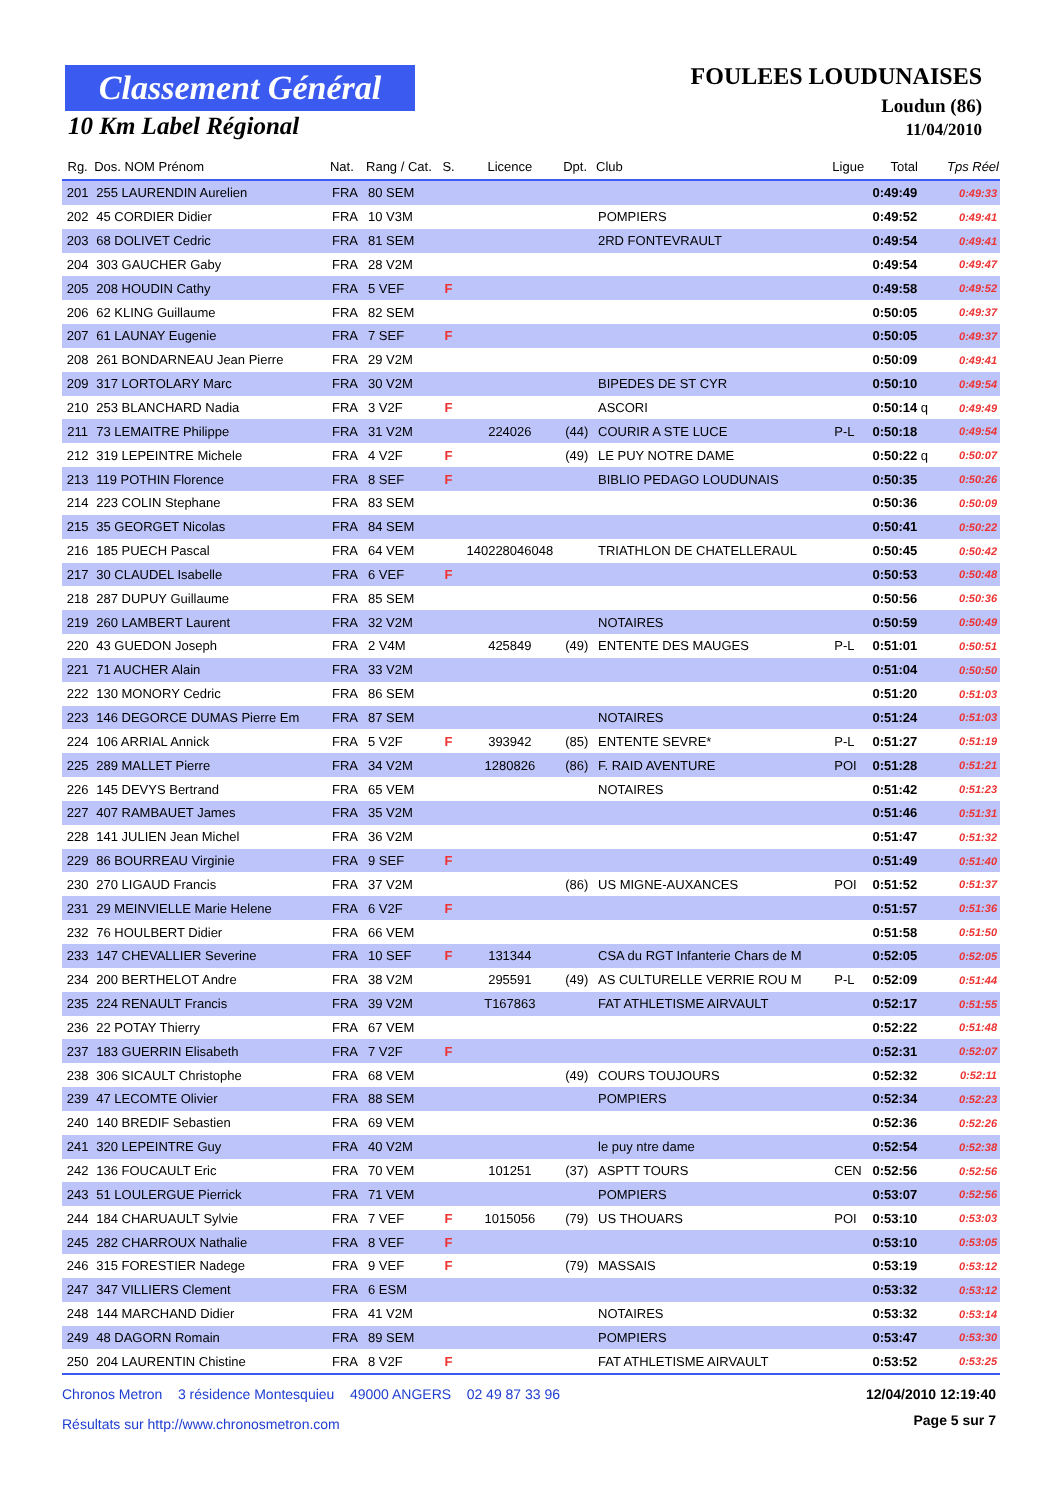Classement Général
10 Km Label Régional
FOULEES LOUDUNAISES
Loudun (86)
11/04/2010
| Rg. | Dos. NOM Prénom | Nat. | Rang / Cat. | S. | Licence | Dpt. | Club | Ligue | Total | Tps Réel |
| --- | --- | --- | --- | --- | --- | --- | --- | --- | --- | --- |
| 201 | 255 LAURENDIN Aurelien | FRA | 80 SEM | | | | | | 0:49:49 | 0:49:33 |
| 202 | 45 CORDIER Didier | FRA | 10 V3M | | | | POMPIERS | | 0:49:52 | 0:49:41 |
| 203 | 68 DOLIVET Cedric | FRA | 81 SEM | | | | 2RD FONTEVRAULT | | 0:49:54 | 0:49:41 |
| 204 | 303 GAUCHER Gaby | FRA | 28 V2M | | | | | | 0:49:54 | 0:49:47 |
| 205 | 208 HOUDIN Cathy | FRA | 5 VEF | F | | | | | 0:49:58 | 0:49:52 |
| 206 | 62 KLING Guillaume | FRA | 82 SEM | | | | | | 0:50:05 | 0:49:37 |
| 207 | 61 LAUNAY Eugenie | FRA | 7 SEF | F | | | | | 0:50:05 | 0:49:37 |
| 208 | 261 BONDARNEAU Jean Pierre | FRA | 29 V2M | | | | | | 0:50:09 | 0:49:41 |
| 209 | 317 LORTOLARY Marc | FRA | 30 V2M | | | | BIPEDES DE ST CYR | | 0:50:10 | 0:49:54 |
| 210 | 253 BLANCHARD Nadia | FRA | 3 V2F | F | | | ASCORI | | 0:50:14 q | 0:49:49 |
| 211 | 73 LEMAITRE Philippe | FRA | 31 V2M | | 224026 | (44) | COURIR A STE LUCE | P-L | 0:50:18 | 0:49:54 |
| 212 | 319 LEPEINTRE Michele | FRA | 4 V2F | F | | (49) | LE PUY NOTRE DAME | | 0:50:22 q | 0:50:07 |
| 213 | 119 POTHIN Florence | FRA | 8 SEF | F | | | BIBLIO PEDAGO LOUDUNAIS | | 0:50:35 | 0:50:26 |
| 214 | 223 COLIN Stephane | FRA | 83 SEM | | | | | | 0:50:36 | 0:50:09 |
| 215 | 35 GEORGET Nicolas | FRA | 84 SEM | | | | | | 0:50:41 | 0:50:22 |
| 216 | 185 PUECH Pascal | FRA | 64 VEM | | 140228046048 | | TRIATHLON DE CHATELLERAUL | | 0:50:45 | 0:50:42 |
| 217 | 30 CLAUDEL Isabelle | FRA | 6 VEF | F | | | | | 0:50:53 | 0:50:48 |
| 218 | 287 DUPUY Guillaume | FRA | 85 SEM | | | | | | 0:50:56 | 0:50:36 |
| 219 | 260 LAMBERT Laurent | FRA | 32 V2M | | | | NOTAIRES | | 0:50:59 | 0:50:49 |
| 220 | 43 GUEDON Joseph | FRA | 2 V4M | | 425849 | (49) | ENTENTE DES MAUGES | P-L | 0:51:01 | 0:50:51 |
| 221 | 71 AUCHER Alain | FRA | 33 V2M | | | | | | 0:51:04 | 0:50:50 |
| 222 | 130 MONORY Cedric | FRA | 86 SEM | | | | | | 0:51:20 | 0:51:03 |
| 223 | 146 DEGORCE DUMAS Pierre Em | FRA | 87 SEM | | | | NOTAIRES | | 0:51:24 | 0:51:03 |
| 224 | 106 ARRIAL Annick | FRA | 5 V2F | F | 393942 | (85) | ENTENTE SEVRE* | P-L | 0:51:27 | 0:51:19 |
| 225 | 289 MALLET Pierre | FRA | 34 V2M | | 1280826 | (86) | F. RAID AVENTURE | POI | 0:51:28 | 0:51:21 |
| 226 | 145 DEVYS Bertrand | FRA | 65 VEM | | | | NOTAIRES | | 0:51:42 | 0:51:23 |
| 227 | 407 RAMBAUET James | FRA | 35 V2M | | | | | | 0:51:46 | 0:51:31 |
| 228 | 141 JULIEN Jean Michel | FRA | 36 V2M | | | | | | 0:51:47 | 0:51:32 |
| 229 | 86 BOURREAU Virginie | FRA | 9 SEF | F | | | | | 0:51:49 | 0:51:40 |
| 230 | 270 LIGAUD Francis | FRA | 37 V2M | | | (86) | US MIGNE-AUXANCES | POI | 0:51:52 | 0:51:37 |
| 231 | 29 MEINVIELLE Marie Helene | FRA | 6 V2F | F | | | | | 0:51:57 | 0:51:36 |
| 232 | 76 HOULBERT Didier | FRA | 66 VEM | | | | | | 0:51:58 | 0:51:50 |
| 233 | 147 CHEVALLIER Severine | FRA | 10 SEF | F | 131344 | | CSA du RGT Infanterie Chars de M | | 0:52:05 | 0:52:05 |
| 234 | 200 BERTHELOT Andre | FRA | 38 V2M | | 295591 | (49) | AS CULTURELLE VERRIE ROU M | P-L | 0:52:09 | 0:51:44 |
| 235 | 224 RENAULT Francis | FRA | 39 V2M | | T167863 | | FAT ATHLETISME AIRVAULT | | 0:52:17 | 0:51:55 |
| 236 | 22 POTAY Thierry | FRA | 67 VEM | | | | | | 0:52:22 | 0:51:48 |
| 237 | 183 GUERRIN Elisabeth | FRA | 7 V2F | F | | | | | 0:52:31 | 0:52:07 |
| 238 | 306 SICAULT Christophe | FRA | 68 VEM | | | (49) | COURS TOUJOURS | | 0:52:32 | 0:52:11 |
| 239 | 47 LECOMTE Olivier | FRA | 88 SEM | | | | POMPIERS | | 0:52:34 | 0:52:23 |
| 240 | 140 BREDIF Sebastien | FRA | 69 VEM | | | | | | 0:52:36 | 0:52:26 |
| 241 | 320 LEPEINTRE Guy | FRA | 40 V2M | | | | le puy ntre dame | | 0:52:54 | 0:52:38 |
| 242 | 136 FOUCAULT Eric | FRA | 70 VEM | | 101251 | (37) | ASPTT TOURS | CEN | 0:52:56 | 0:52:56 |
| 243 | 51 LOULERGUE Pierrick | FRA | 71 VEM | | | | POMPIERS | | 0:53:07 | 0:52:56 |
| 244 | 184 CHARUAULT Sylvie | FRA | 7 VEF | F | 1015056 | (79) | US THOUARS | POI | 0:53:10 | 0:53:03 |
| 245 | 282 CHARROUX Nathalie | FRA | 8 VEF | F | | | | | 0:53:10 | 0:53:05 |
| 246 | 315 FORESTIER Nadege | FRA | 9 VEF | F | | (79) | MASSAIS | | 0:53:19 | 0:53:12 |
| 247 | 347 VILLIERS Clement | FRA | 6 ESM | | | | | | 0:53:32 | 0:53:12 |
| 248 | 144 MARCHAND Didier | FRA | 41 V2M | | | | NOTAIRES | | 0:53:32 | 0:53:14 |
| 249 | 48 DAGORN Romain | FRA | 89 SEM | | | | POMPIERS | | 0:53:47 | 0:53:30 |
| 250 | 204 LAURENTIN Chistine | FRA | 8 V2F | F | | | FAT ATHLETISME AIRVAULT | | 0:53:52 | 0:53:25 |
Chronos Metron 3 résidence Montesquieu 49000 ANGERS 02 49 87 33 96
12/04/2010 12:19:40
Résultats sur http://www.chronosmetron.com
Page 5 sur 7